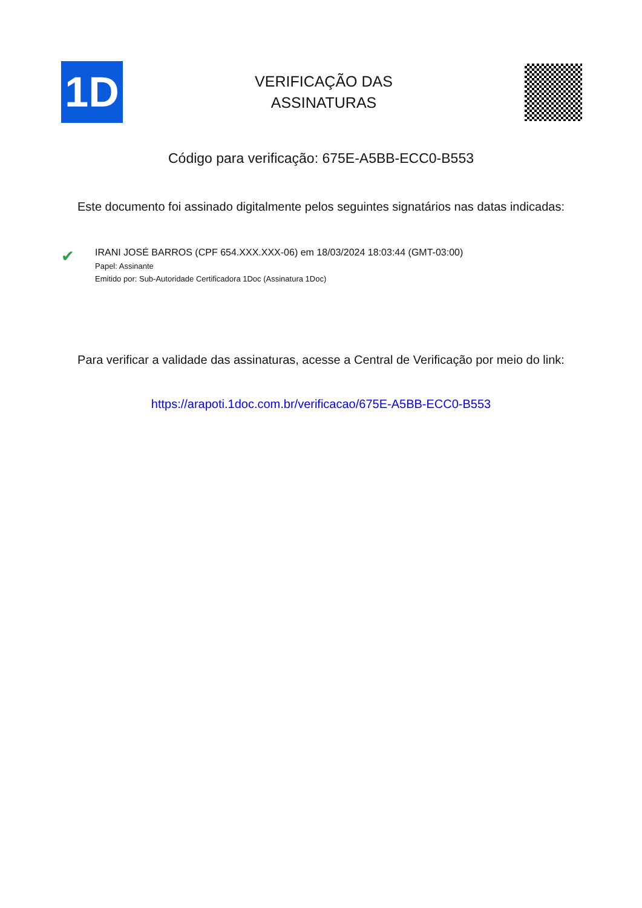1D
VERIFICAÇÃO DAS
ASSINATURAS
Código para verificação: 675E-A5BB-ECC0-B553
Este documento foi assinado digitalmente pelos seguintes signatários nas datas indicadas:
✔
IRANI JOSÉ BARROS (CPF 654.XXX.XXX-06) em 18/03/2024 18:03:44 (GMT-03:00)
Papel: Assinante
Emitido por: Sub-Autoridade Certificadora 1Doc (Assinatura 1Doc)
Para verificar a validade das assinaturas, acesse a Central de Verificação por meio do link:
https://arapoti.1doc.com.br/verificacao/675E-A5BB-ECC0-B553